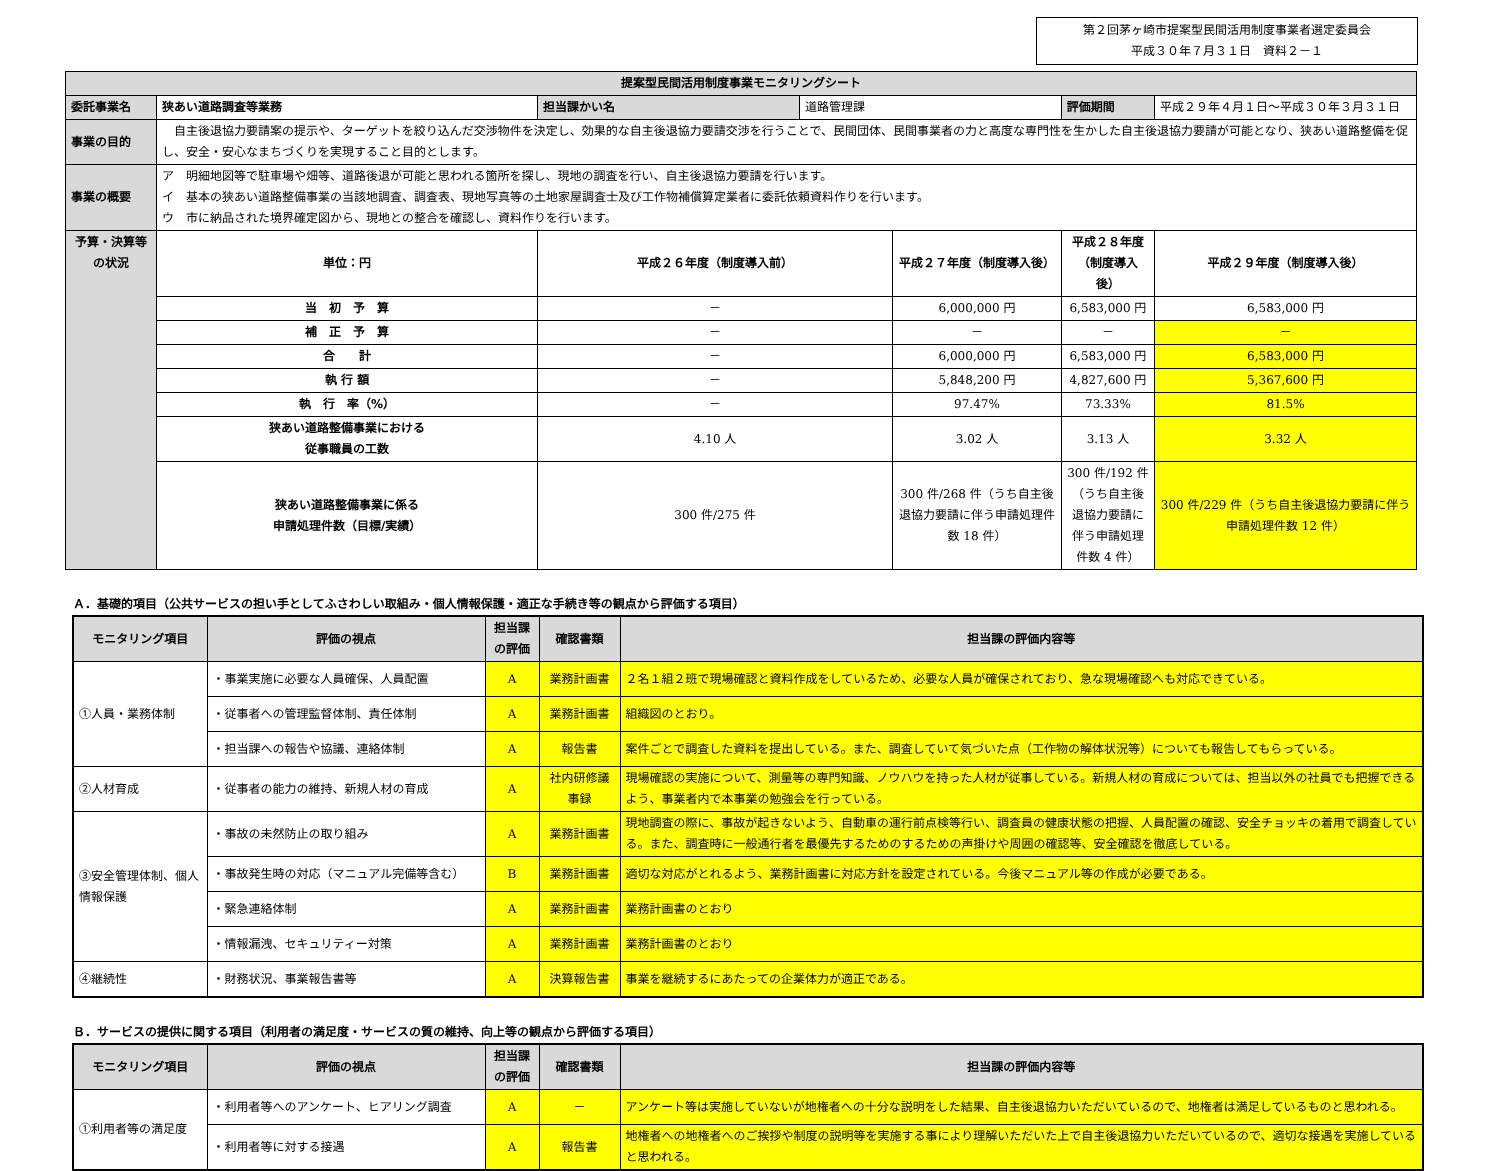第２回茅ヶ崎市提案型民間活用制度事業者選定委員会
平成３０年７月３１日　資料２－１
| 提案型民間活用制度事業モニタリングシート | | | | | | |
| --- | --- | --- | --- | --- | --- | --- |
| 委託事業名 | 狭あい道路調査等業務 | 担当課かい名 | 道路管理課 | | 評価期間 | 平成２９年４月１日～平成３０年３月３１日 |
| 事業の目的 | 自主後退協力要請案の提示や、ターゲットを絞り込んだ交渉物件を決定し、効果的な自主後退協力要請交渉を行うことで、民間団体、民間事業者の力と高度な専門性を生かした自主後退協力要請が可能となり、狭あい道路整備を促し、安全・安心なまちづくりを実現すること目的とします。 | | | | | |
| 事業の概要 | ア 明細地図等で駐車場や畑等、道路後退が可能と思われる箇所を探し、現地の調査を行い、自主後退協力要請を行います。 イ 基本の狭あい道路整備事業の当該地調査、調査表、現地写真等の土地家屋調査士及び工作物補償算定業者に委託依頼資料作りを行います。 ウ 市に納品された境界確定図から、現地との整合を確認し、資料作りを行います。 | | | | | |
| 予算・決算等の状況 | 単位：円 | 平成２６年度（制度導入前） | | 平成２７年度（制度導入後） | 平成２８年度（制度導入後） | 平成２９年度（制度導入後） |
| | 当 初 予 算 | － | | 6,000,000 円 | 6,583,000 円 | 6,583,000 円 |
| | 補 正 予 算 | － | | － | － | － |
| | 合 計 | － | | 6,000,000 円 | 6,583,000 円 | 6,583,000 円 |
| | 執 行 額 | － | | 5,848,200 円 | 4,827,600 円 | 5,367,600 円 |
| | 執 行 率（%） | － | | 97.47% | 73.33% | 81.5% |
| | 狭あい道路整備事業における 従事職員の工数 | 4.10 人 | | 3.02 人 | 3.13 人 | 3.32 人 |
| | 狭あい道路整備事業に係る 申請処理件数（目標/実績） | 300 件/275 件 | | 300 件/268 件（うち自主後退協力要請に伴う申請処理件数 18 件） | 300 件/192 件（うち自主後退協力要請に伴う申請処理件数 4 件） | 300 件/229 件（うち自主後退協力要請に伴う申請処理件数 12 件） |
Ａ．基礎的項目（公共サービスの担い手としてふさわしい取組み・個人情報保護・適正な手続き等の観点から評価する項目）
| モニタリング項目 | 評価の視点 | 担当課の評価 | 確認書類 | 担当課の評価内容等 |
| --- | --- | --- | --- | --- |
| ①人員・業務体制 | ・事業実施に必要な人員確保、人員配置 | A | 業務計画書 | ２名１組２班で現場確認と資料作成をしているため、必要な人員が確保されており、急な現場確認へも対応できている。 |
| | ・従事者への管理監督体制、責任体制 | A | 業務計画書 | 組織図のとおり。 |
| | ・担当課への報告や協議、連絡体制 | A | 報告書 | 案件ごとで調査した資料を提出している。また、調査していて気づいた点（工作物の解体状況等）についても報告してもらっている。 |
| ②人材育成 | ・従事者の能力の維持、新規人材の育成 | A | 社内研修議事録 | 現場確認の実施について、測量等の専門知識、ノウハウを持った人材が従事している。新規人材の育成については、担当以外の社員でも把握できるよう、事業者内で本事業の勉強会を行っている。 |
| ③安全管理体制、個人情報保護 | ・事故の未然防止の取り組み | A | 業務計画書 | 現地調査の際に、事故が起きないよう、自動車の運行前点検等行い、調査員の健康状態の把握、人員配置の確認、安全チョッキの着用で調査している。また、調査時に一般通行者を最優先するためのするための声掛けや周囲の確認等、安全確認を徹底している。 |
| | ・事故発生時の対応（マニュアル完備等含む） | B | 業務計画書 | 適切な対応がとれるよう、業務計画書に対応方針を設定されている。今後マニュアル等の作成が必要である。 |
| | ・緊急連絡体制 | A | 業務計画書 | 業務計画書のとおり |
| | ・情報漏洩、セキュリティー対策 | A | 業務計画書 | 業務計画書のとおり |
| ④継続性 | ・財務状況、事業報告書等 | A | 決算報告書 | 事業を継続するにあたっての企業体力が適正である。 |
Ｂ．サービスの提供に関する項目（利用者の満足度・サービスの質の維持、向上等の観点から評価する項目）
| モニタリング項目 | 評価の視点 | 担当課の評価 | 確認書類 | 担当課の評価内容等 |
| --- | --- | --- | --- | --- |
| ①利用者等の満足度 | ・利用者等へのアンケート、ヒアリング調査 | A | － | アンケート等は実施していないが地権者への十分な説明をした結果、自主後退協力いただいているので、地権者は満足しているものと思われる。 |
| | ・利用者等に対する接遇 | A | 報告書 | 地権者への地権者へのご挨拶や制度の説明等を実施する事により理解いただいた上で自主後退協力いただいているので、適切な接遇を実施していると思われる。 |